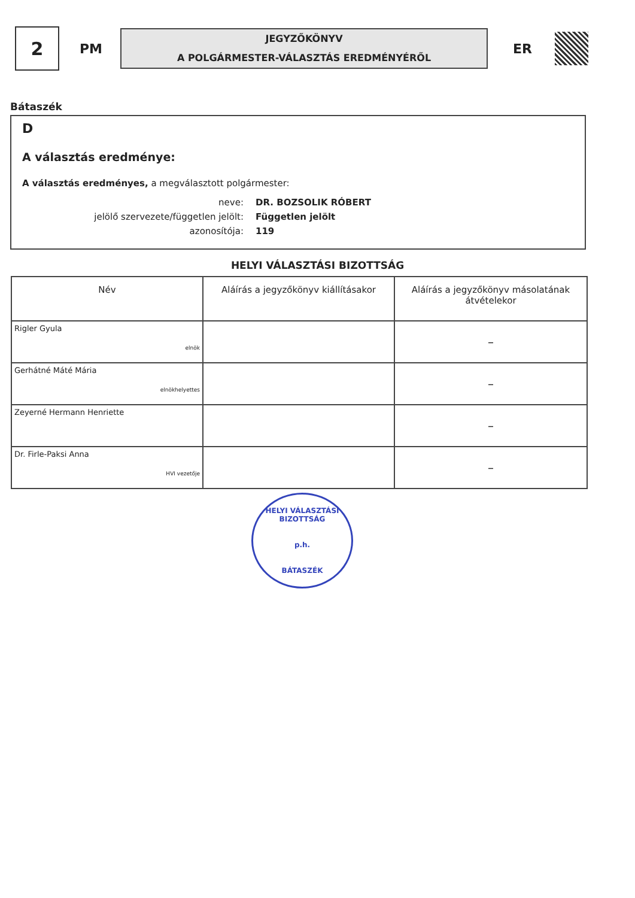2
PM
JEGYZŐKÖNYV
A POLGÁRMESTER-VÁLASZTÁS EREDMÉNYÉRŐL
ER
Bátaszék
D
A választás eredménye:
A választás eredményes, a megválasztott polgármester:
neve:
DR. BOZSOLIK RÓBERT
jelölő szervezete/független jelölt:
Független jelölt
azonosítója:
119
HELYI VÁLASZTÁSI BIZOTTSÁG
| Név | Aláírás a jegyzőkönyv kiállításakor | Aláírás a jegyzőkönyv másolatának átvételekor |
| --- | --- | --- |
| Rigler Gyula elnök | | – |
| Gerhátné Máté Mária elnökhelyettes | | – |
| Zeyerné Hermann Henriette | | – |
| Dr. Firle-Paksi Anna HVI vezetője | | – |
HELYI VÁLASZTÁSI BIZOTTSÁG
p.h.
BÁTASZÉK